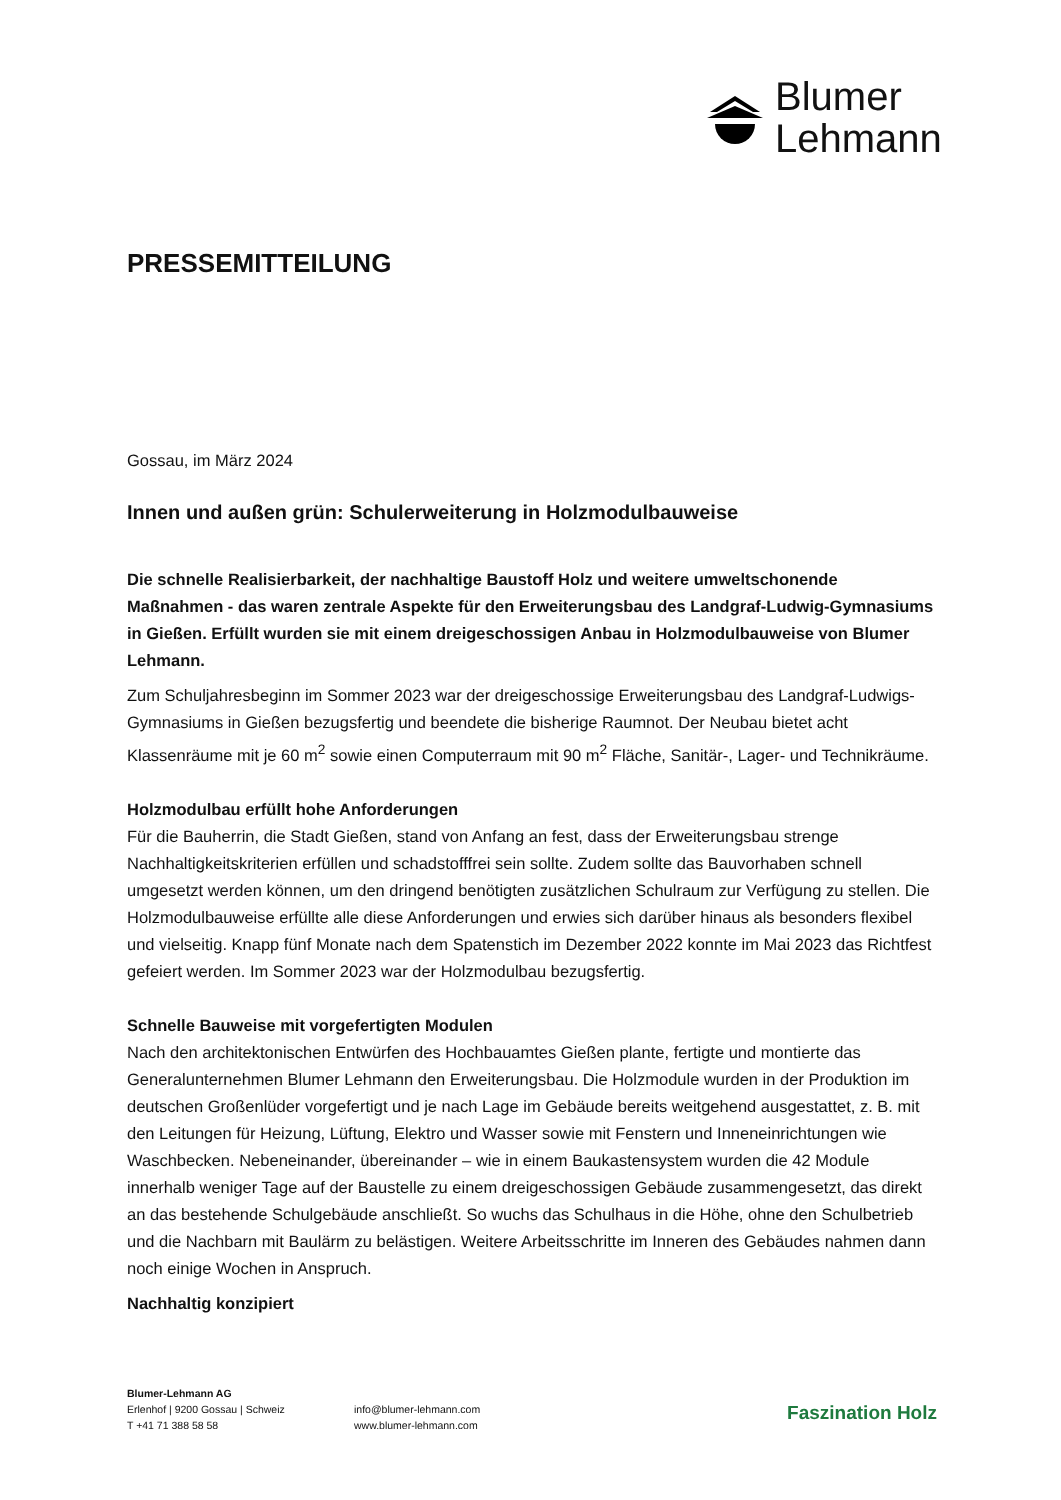Blumer
Lehmann
PRESSEMITTEILUNG
Gossau, im März 2024
Innen und außen grün: Schulerweiterung in Holzmodulbauweise
Die schnelle Realisierbarkeit, der nachhaltige Baustoff Holz und weitere umweltschonende Maßnahmen - das waren zentrale Aspekte für den Erweiterungsbau des Landgraf-Ludwig-Gymnasiums in Gießen. Erfüllt wurden sie mit einem dreigeschossigen Anbau in Holzmodulbauweise von Blumer Lehmann.
Zum Schuljahresbeginn im Sommer 2023 war der dreigeschossige Erweiterungsbau des Landgraf-Ludwigs-Gymnasiums in Gießen bezugsfertig und beendete die bisherige Raumnot. Der Neubau bietet acht Klassenräume mit je 60 m<sup>2</sup> sowie einen Computerraum mit 90 m<sup>2</sup> Fläche, Sanitär-, Lager- und Technikräume.
Holzmodulbau erfüllt hohe Anforderungen
Für die Bauherrin, die Stadt Gießen, stand von Anfang an fest, dass der Erweiterungsbau strenge Nachhaltigkeitskriterien erfüllen und schadstofffrei sein sollte. Zudem sollte das Bauvorhaben schnell umgesetzt werden können, um den dringend benötigten zusätzlichen Schulraum zur Verfügung zu stellen. Die Holzmodulbauweise erfüllte alle diese Anforderungen und erwies sich darüber hinaus als besonders flexibel und vielseitig. Knapp fünf Monate nach dem Spatenstich im Dezember 2022 konnte im Mai 2023 das Richtfest gefeiert werden. Im Sommer 2023 war der Holzmodulbau bezugsfertig.
Schnelle Bauweise mit vorgefertigten Modulen
Nach den architektonischen Entwürfen des Hochbauamtes Gießen plante, fertigte und montierte das Generalunternehmen Blumer Lehmann den Erweiterungsbau. Die Holzmodule wurden in der Produktion im deutschen Großenlüder vorgefertigt und je nach Lage im Gebäude bereits weitgehend ausgestattet, z. B. mit den Leitungen für Heizung, Lüftung, Elektro und Wasser sowie mit Fenstern und Inneneinrichtungen wie Waschbecken. Nebeneinander, übereinander – wie in einem Baukastensystem wurden die 42 Module innerhalb weniger Tage auf der Baustelle zu einem dreigeschossigen Gebäude zusammengesetzt, das direkt an das bestehende Schulgebäude anschließt. So wuchs das Schulhaus in die Höhe, ohne den Schulbetrieb und die Nachbarn mit Baulärm zu belästigen. Weitere Arbeitsschritte im Inneren des Gebäudes nahmen dann noch einige Wochen in Anspruch.
Nachhaltig konzipiert
Blumer-Lehmann AG
Erlenhof | 9200 Gossau | Schweiz
T +41 71 388 58 58
info@blumer-lehmann.com
www.blumer-lehmann.com
Faszination Holz